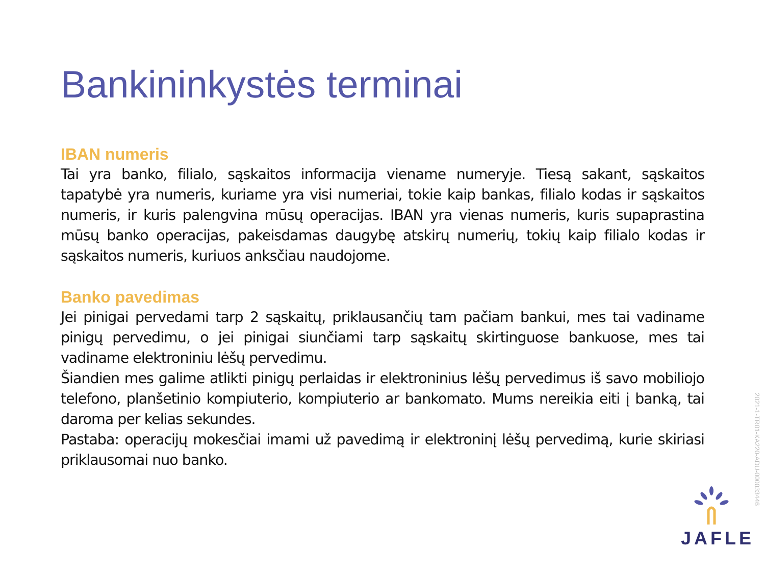Bankininkystės terminai
IBAN numeris
Tai yra banko, filialo, sąskaitos informacija viename numeryje. Tiesą sakant, sąskaitos tapatybė yra numeris, kuriame yra visi numeriai, tokie kaip bankas, filialo kodas ir sąskaitos numeris, ir kuris palengvina mūsų operacijas. IBAN yra vienas numeris, kuris supaprastina mūsų banko operacijas, pakeisdamas daugybę atskirų numerių, tokių kaip filialo kodas ir sąskaitos numeris, kuriuos anksčiau naudojome.
Banko pavedimas
Jei pinigai pervedami tarp 2 sąskaitų, priklausančių tam pačiam bankui, mes tai vadiname pinigų pervedimu, o jei pinigai siunčiami tarp sąskaitų skirtinguose bankuose, mes tai vadiname elektroniniu lėšų pervedimu.
Šiandien mes galime atlikti pinigų perlaidas ir elektroninius lėšų pervedimus iš savo mobiliojo telefono, planšetinio kompiuterio, kompiuterio ar bankomato. Mums nereikia eiti į banką, tai daroma per kelias sekundes.
Pastaba: operacijų mokesčiai imami už pavedimą ir elektroninį lėšų pervedimą, kurie skiriasi priklausomai nuo banko.
JAFLE
2021-1-TR01-KA220-ADU-000033446